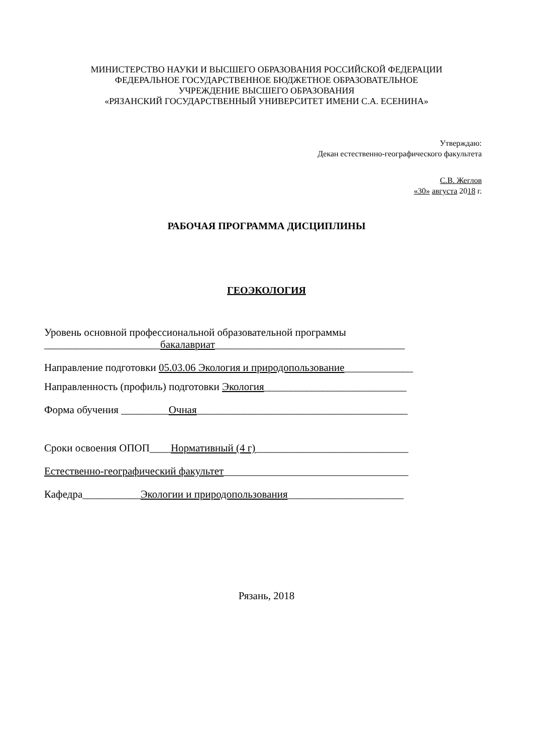МИНИСТЕРСТВО НАУКИ И ВЫСШЕГО ОБРАЗОВАНИЯ РОССИЙСКОЙ ФЕДЕРАЦИИ
ФЕДЕРАЛЬНОЕ ГОСУДАРСТВЕННОЕ БЮДЖЕТНОЕ ОБРАЗОВАТЕЛЬНОЕ
УЧРЕЖДЕНИЕ ВЫСШЕГО ОБРАЗОВАНИЯ
«РЯЗАНСКИЙ ГОСУДАРСТВЕННЫЙ УНИВЕРСИТЕТ ИМЕНИ С.А. ЕСЕНИНА»
Утверждаю:
Декан естественно-географического факультета
С.В. Жеглов
«30» августа 2018 г.
РАБОЧАЯ ПРОГРАММА ДИСЦИПЛИНЫ
ГЕОЭКОЛОГИЯ
Уровень основной профессиональной образовательной программы
______________________бакалавриат____________________________________
Направление подготовки 05.03.06 Экология и природопользование_____________
Направленность (профиль) подготовки Экология___________________________
Форма обучения _________Очная________________________________________
Сроки освоения ОПОП____Нормативный (4 г)_____________________________
Естественно-географический факультет___________________________________
Кафедра___________Экологии и природопользования______________________
Рязань, 2018